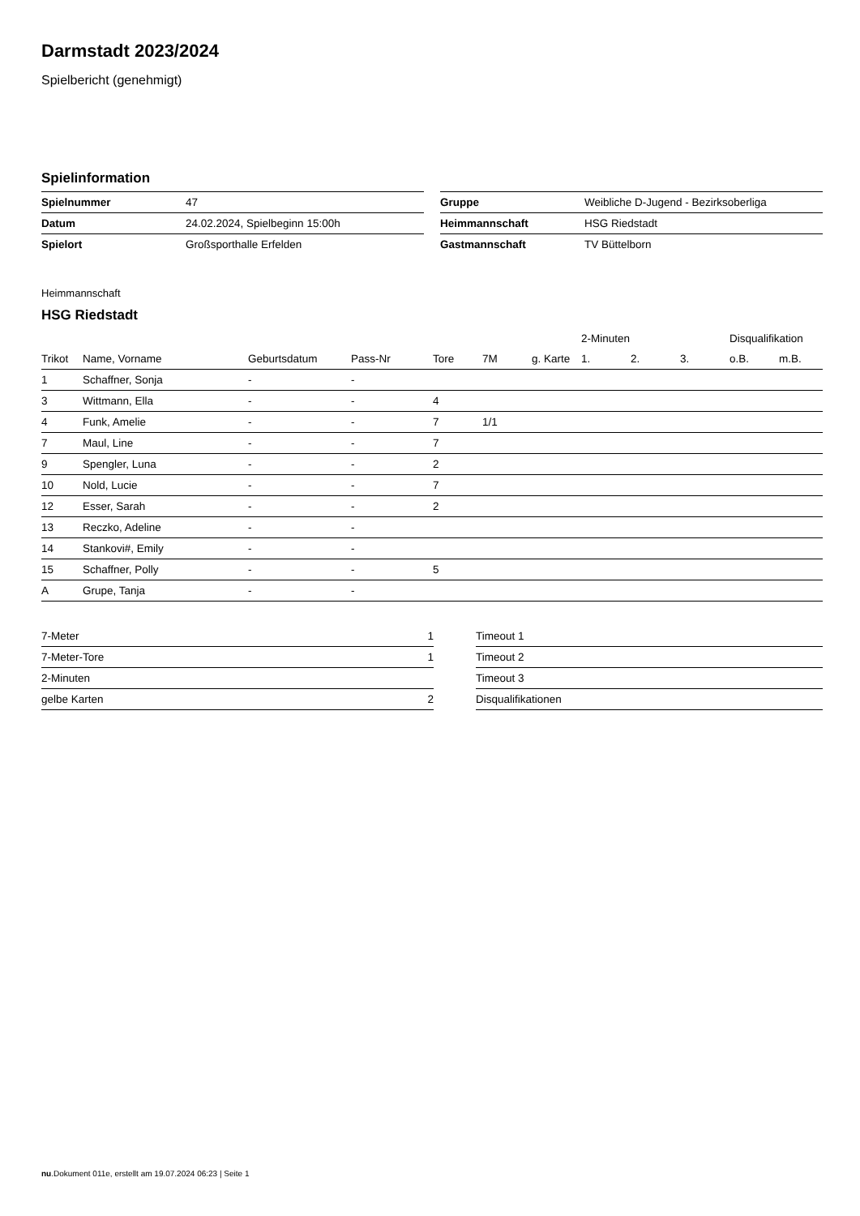Darmstadt 2023/2024
Spielbericht (genehmigt)
Spielinformation
| Spielnummer | 47 |
| Datum | 24.02.2024, Spielbeginn 15:00h |
| Spielort | Großsporthalle Erfelden |
| Gruppe | Weibliche D-Jugend - Bezirksoberliga |
| Heimmannschaft | HSG Riedstadt |
| Gastmannschaft | TV Büttelborn |
Heimmannschaft
HSG Riedstadt
| | | | | | | | 2-Minuten | | | Disqualifikation | |
| --- | --- | --- | --- | --- | --- | --- | --- | --- | --- | --- | --- |
| Trikot | Name, Vorname | Geburtsdatum | Pass-Nr | Tore | 7M | g. Karte | 1. | 2. | 3. | o.B. | m.B. |
| 1 | Schaffner, Sonja | - | - | | | | | | | | |
| 3 | Wittmann, Ella | - | - | 4 | | | | | | | |
| 4 | Funk, Amelie | - | - | 7 | 1/1 | | | | | | |
| 7 | Maul, Line | - | - | 7 | | | | | | | |
| 9 | Spengler, Luna | - | - | 2 | | | | | | | |
| 10 | Nold, Lucie | - | - | 7 | | | | | | | |
| 12 | Esser, Sarah | - | - | 2 | | | | | | | |
| 13 | Reczko, Adeline | - | - | | | | | | | | |
| 14 | Stankovi#, Emily | - | - | | | | | | | | |
| 15 | Schaffner, Polly | - | - | 5 | | | | | | | |
| A | Grupe, Tanja | - | - | | | | | | | | |
| 7-Meter | 1 |
| 7-Meter-Tore | 1 |
| 2-Minuten | |
| gelbe Karten | 2 |
| Timeout 1 |
| Timeout 2 |
| Timeout 3 |
| Disqualifikationen |
nu.Dokument 011e, erstellt am 19.07.2024 06:23 | Seite 1